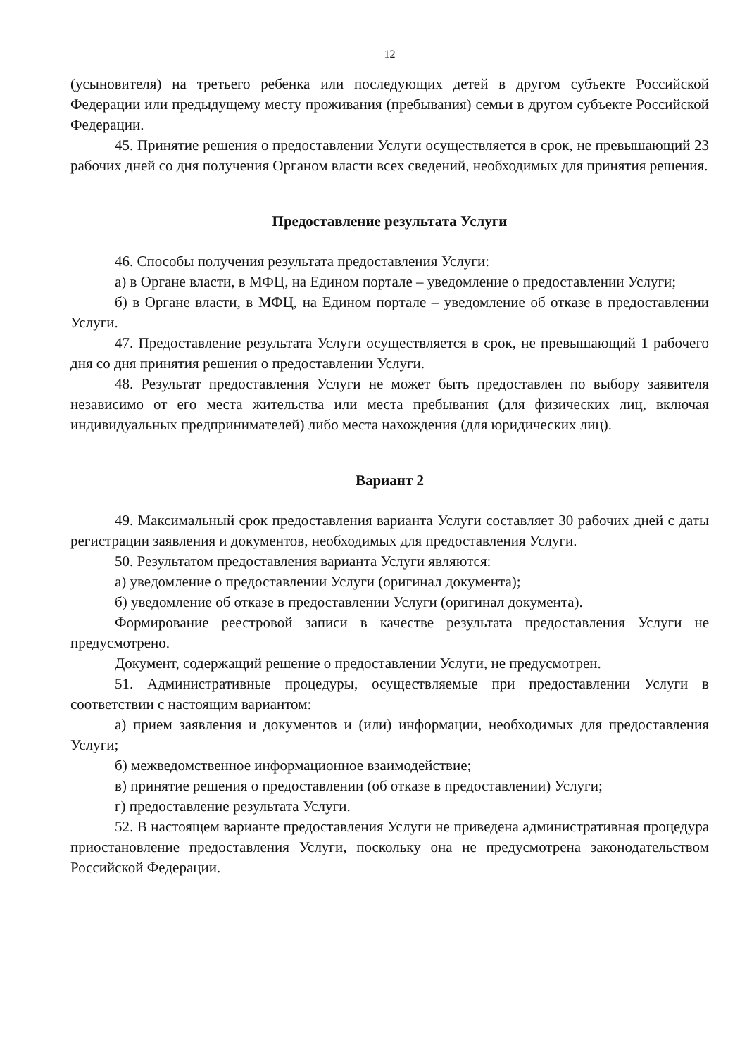12
(усыновителя) на третьего ребенка или последующих детей в другом субъекте Российской Федерации или предыдущему месту проживания (пребывания) семьи в другом субъекте Российской Федерации.
45. Принятие решения о предоставлении Услуги осуществляется в срок, не превышающий 23 рабочих дней со дня получения Органом власти всех сведений, необходимых для принятия решения.
Предоставление результата Услуги
46. Способы получения результата предоставления Услуги:
а) в Органе власти, в МФЦ, на Едином портале – уведомление о предоставлении Услуги;
б) в Органе власти, в МФЦ, на Едином портале – уведомление об отказе в предоставлении Услуги.
47. Предоставление результата Услуги осуществляется в срок, не превышающий 1 рабочего дня со дня принятия решения о предоставлении Услуги.
48. Результат предоставления Услуги не может быть предоставлен по выбору заявителя независимо от его места жительства или места пребывания (для физических лиц, включая индивидуальных предпринимателей) либо места нахождения (для юридических лиц).
Вариант 2
49. Максимальный срок предоставления варианта Услуги составляет 30 рабочих дней с даты регистрации заявления и документов, необходимых для предоставления Услуги.
50. Результатом предоставления варианта Услуги являются:
а) уведомление о предоставлении Услуги (оригинал документа);
б) уведомление об отказе в предоставлении Услуги (оригинал документа).
Формирование реестровой записи в качестве результата предоставления Услуги не предусмотрено.
Документ, содержащий решение о предоставлении Услуги, не предусмотрен.
51. Административные процедуры, осуществляемые при предоставлении Услуги в соответствии с настоящим вариантом:
а) прием заявления и документов и (или) информации, необходимых для предоставления Услуги;
б) межведомственное информационное взаимодействие;
в) принятие решения о предоставлении (об отказе в предоставлении) Услуги;
г) предоставление результата Услуги.
52. В настоящем варианте предоставления Услуги не приведена административная процедура приостановление предоставления Услуги, поскольку она не предусмотрена законодательством Российской Федерации.